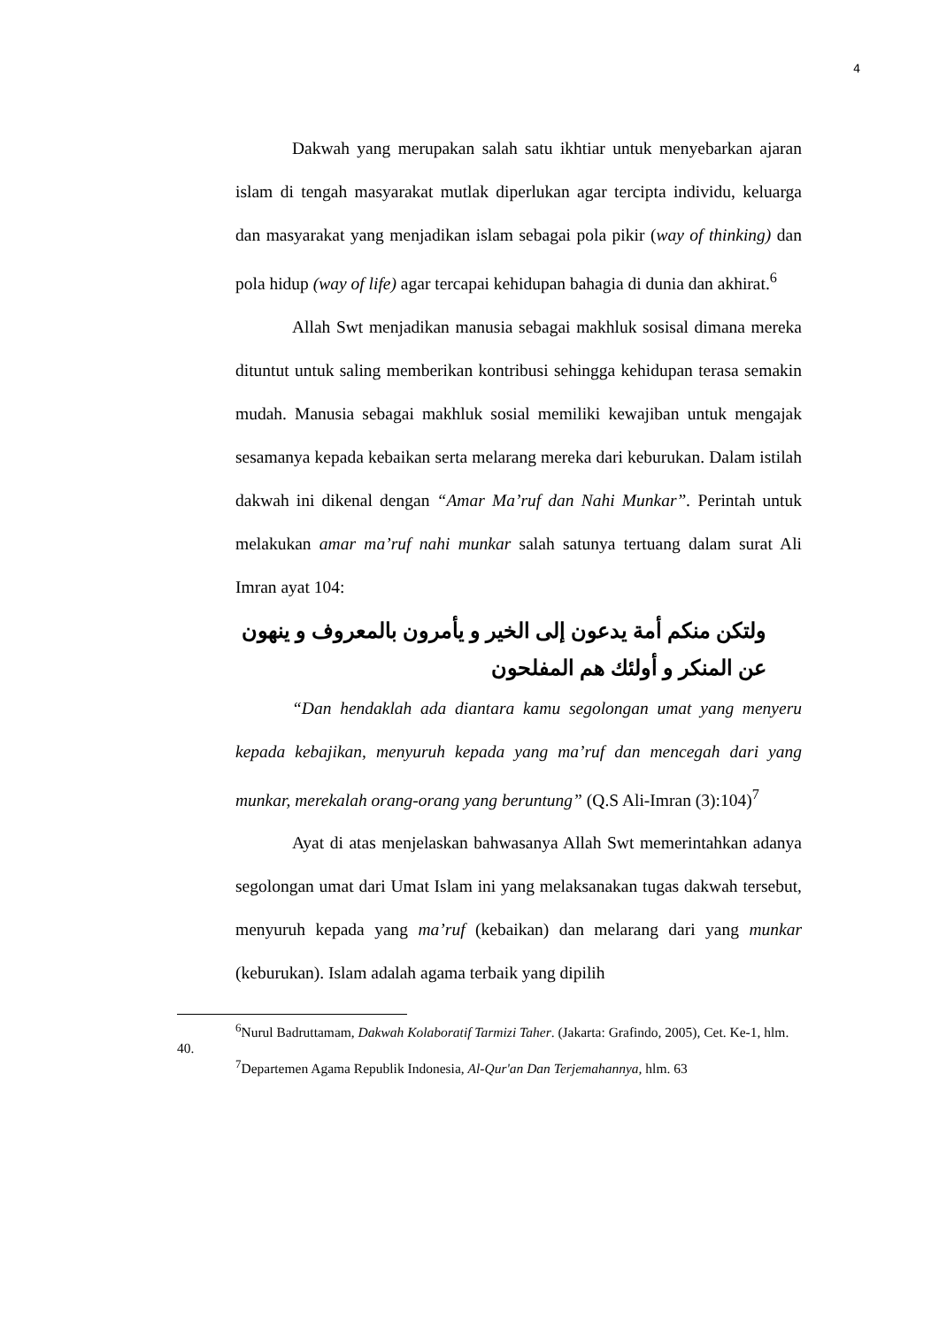4
Dakwah yang merupakan salah satu ikhtiar untuk menyebarkan ajaran islam di tengah masyarakat mutlak diperlukan agar tercipta individu, keluarga dan masyarakat yang menjadikan islam sebagai pola pikir (way of thinking) dan pola hidup (way of life) agar tercapai kehidupan bahagia di dunia dan akhirat.<sup>6</sup>
Allah Swt menjadikan manusia sebagai makhluk sosisal dimana mereka dituntut untuk saling memberikan kontribusi sehingga kehidupan terasa semakin mudah. Manusia sebagai makhluk sosial memiliki kewajiban untuk mengajak sesamanya kepada kebaikan serta melarang mereka dari keburukan. Dalam istilah dakwah ini dikenal dengan “Amar Ma’ruf dan Nahi Munkar”. Perintah untuk melakukan amar ma’ruf nahi munkar salah satunya tertuang dalam surat Ali Imran ayat 104:
ولتكن منكم أمة يدعون إلى الخير و يأمرون بالمعروف و ينهون عن المنكر و أولئك هم المفلحون
“Dan hendaklah ada diantara kamu segolongan umat yang menyeru kepada kebajikan, menyuruh kepada yang ma’ruf dan mencegah dari yang munkar, merekalah orang-orang yang beruntung” (Q.S Ali-Imran (3):104)<sup>7</sup>
Ayat di atas menjelaskan bahwasanya Allah Swt memerintahkan adanya segolongan umat dari Umat Islam ini yang melaksanakan tugas dakwah tersebut, menyuruh kepada yang ma’ruf (kebaikan) dan melarang dari yang munkar (keburukan). Islam adalah agama terbaik yang dipilih
<sup>6</sup> Nurul Badruttamam, Dakwah Kolaboratif Tarmizi Taher. (Jakarta: Grafindo, 2005), Cet. Ke-1, hlm. 40.
<sup>7</sup> Departemen Agama Republik Indonesia, Al-Qur'an Dan Terjemahannya, hlm. 63